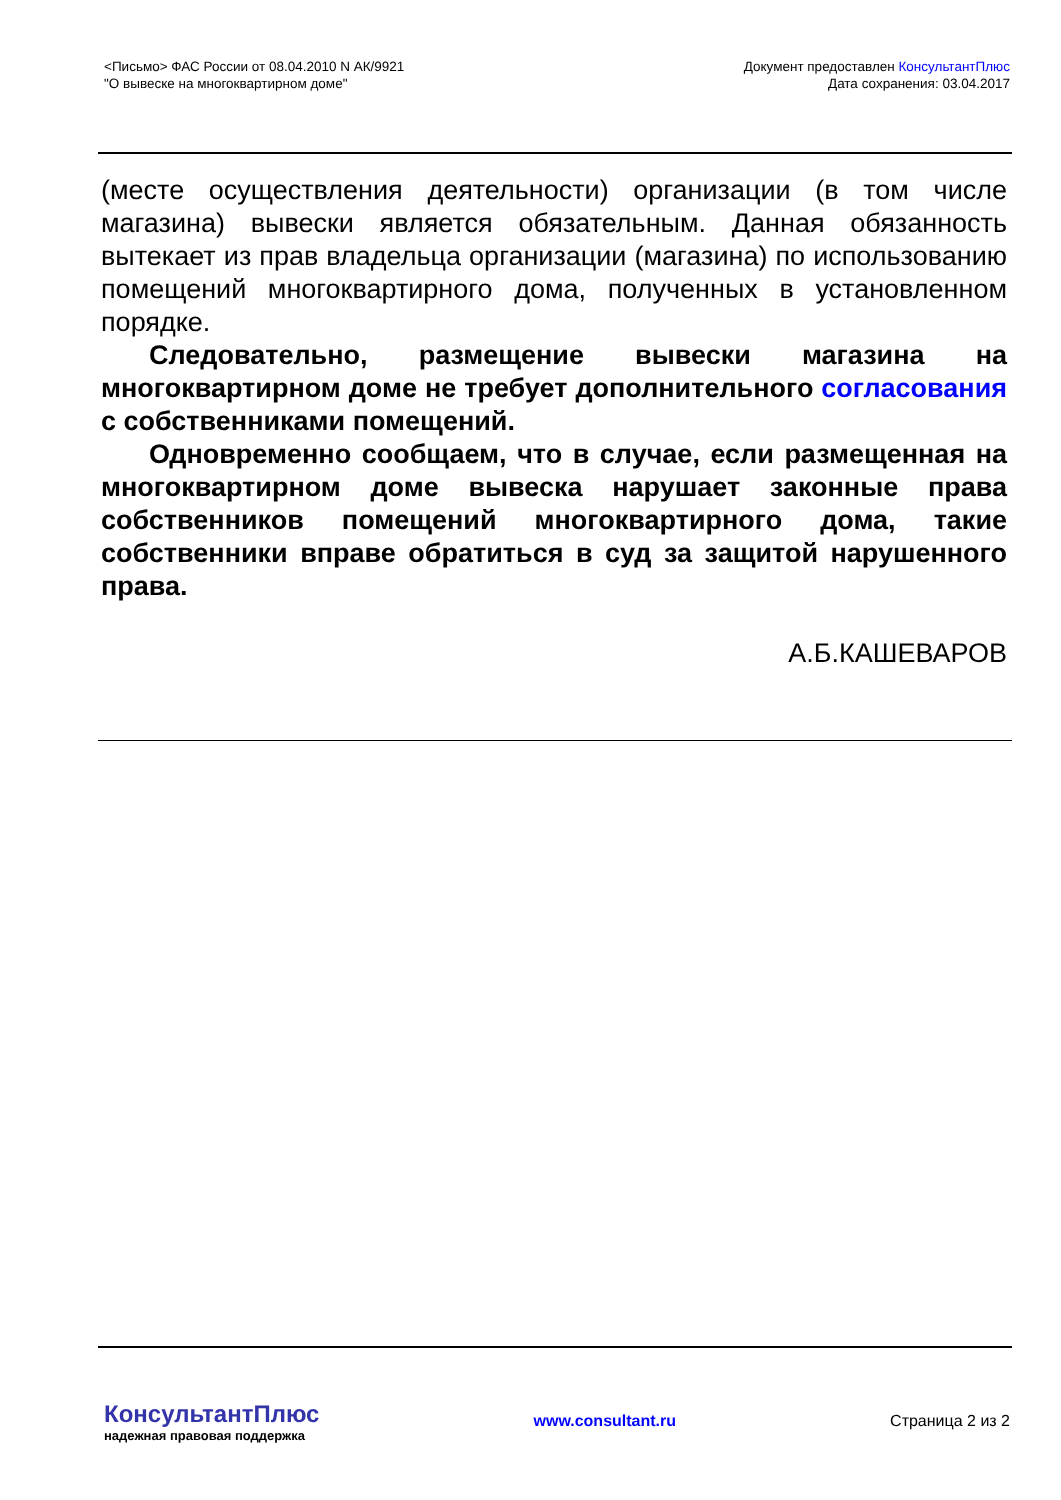<Письмо> ФАС России от 08.04.2010 N АК/9921
"О вывеске на многоквартирном доме"
Документ предоставлен КонсультантПлюс
Дата сохранения: 03.04.2017
(месте осуществления деятельности) организации (в том числе магазина) вывески является обязательным. Данная обязанность вытекает из прав владельца организации (магазина) по использованию помещений многоквартирного дома, полученных в установленном порядке.
Следовательно, размещение вывески магазина на многоквартирном доме не требует дополнительного согласования с собственниками помещений.
Одновременно сообщаем, что в случае, если размещенная на многоквартирном доме вывеска нарушает законные права собственников помещений многоквартирного дома, такие собственники вправе обратиться в суд за защитой нарушенного права.
А.Б.КАШЕВАРОВ
КонсультантПлюс
надежная правовая поддержка
www.consultant.ru Страница 2 из 2